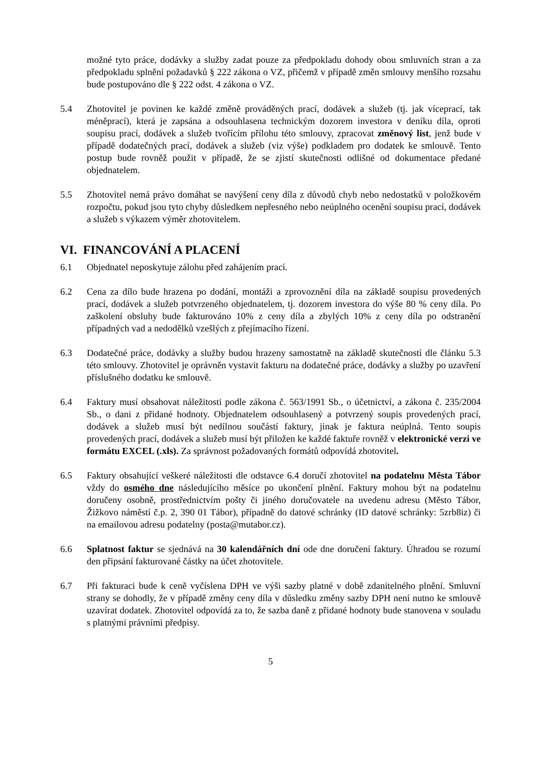možné tyto práce, dodávky a služby zadat pouze za předpokladu dohody obou smluvních stran a za předpokladu splnění požadavků § 222 zákona o VZ, přičemž v případě změn smlouvy menšího rozsahu bude postupováno dle § 222 odst. 4 zákona o VZ.
5.4 Zhotovitel je povinen ke každé změně prováděných prací, dodávek a služeb (tj. jak víceprací, tak méněprací), která je zapsána a odsouhlasena technickým dozorem investora v deníku díla, oproti soupisu prací, dodávek a služeb tvořícím přílohu této smlouvy, zpracovat změnový list, jenž bude v případě dodatečných prací, dodávek a služeb (viz výše) podkladem pro dodatek ke smlouvě. Tento postup bude rovněž použit v případě, že se zjistí skutečnosti odlišné od dokumentace předané objednatelem.
5.5 Zhotovitel nemá právo domáhat se navýšení ceny díla z důvodů chyb nebo nedostatků v položkovém rozpočtu, pokud jsou tyto chyby důsledkem nepřesného nebo neúplného ocenění soupisu prací, dodávek a služeb s výkazem výměr zhotovitelem.
VI. FINANCOVÁNÍ A PLACENÍ
6.1 Objednatel neposkytuje zálohu před zahájením prací.
6.2 Cena za dílo bude hrazena po dodání, montáži a zprovoznění díla na základě soupisu provedených prací, dodávek a služeb potvrzeného objednatelem, tj. dozorem investora do výše 80 % ceny díla. Po zaškolení obsluhy bude fakturováno 10% z ceny díla a zbylých 10% z ceny díla po odstranění případných vad a nedodělků vzešlých z přejímacího řízení.
6.3 Dodatečné práce, dodávky a služby budou hrazeny samostatně na základě skutečností dle článku 5.3 této smlouvy. Zhotovitel je oprávněn vystavit fakturu na dodatečné práce, dodávky a služby po uzavření příslušného dodatku ke smlouvě.
6.4 Faktury musí obsahovat náležitosti podle zákona č. 563/1991 Sb., o účetnictví, a zákona č. 235/2004 Sb., o dani z přidané hodnoty. Objednatelem odsouhlasený a potvrzený soupis provedených prací, dodávek a služeb musí být nedílnou součástí faktury, jinak je faktura neúplná. Tento soupis provedených prací, dodávek a služeb musí být přiložen ke každé faktuře rovněž v elektronické verzi ve formátu EXCEL (.xls). Za správnost požadovaných formátů odpovídá zhotovitel.
6.5 Faktury obsahující veškeré náležitosti dle odstavce 6.4 doručí zhotovitel na podatelnu Města Tábor vždy do osmého dne následujícího měsíce po ukončení plnění. Faktury mohou být na podatelnu doručeny osobně, prostřednictvím pošty či jiného doručovatele na uvedenu adresu (Město Tábor, Žižkovo náměstí č.p. 2, 390 01 Tábor), případně do datové schránky (ID datové schránky: 5zrb8iz) či na emailovou adresu podatelny (posta@mutabor.cz).
6.6 Splatnost faktur se sjednává na 30 kalendářních dní ode dne doručení faktury. Úhradou se rozumí den připsání fakturované částky na účet zhotovitele.
6.7 Při fakturaci bude k ceně vyčíslena DPH ve výši sazby platné v době zdanitelného plnění. Smluvní strany se dohodly, že v případě změny ceny díla v důsledku změny sazby DPH není nutno ke smlouvě uzavírat dodatek. Zhotovitel odpovídá za to, že sazba daně z přidané hodnoty bude stanovena v souladu s platnými právními předpisy.
5